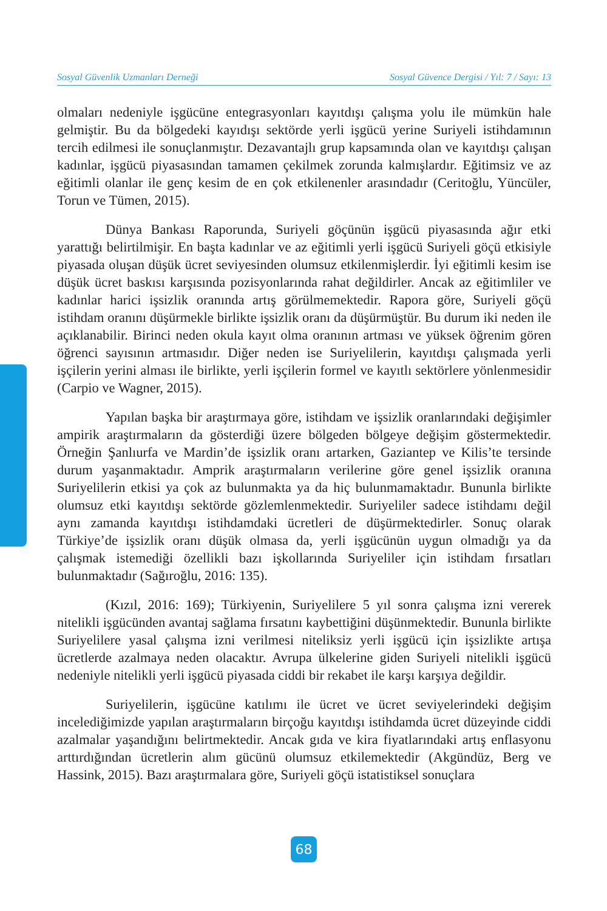Sosyal Güvenlik Uzmanları Derneği Sosyal Güvence Dergisi / Yıl: 7 / Sayı: 13
olmaları nedeniyle işgücüne entegrasyonları kayıtdışı çalışma yolu ile mümkün hale gelmiştir. Bu da bölgedeki kayıdışı sektörde yerli işgücü yerine Suriyeli istihdamının tercih edilmesi ile sonuçlanmıştır. Dezavantajlı grup kapsamında olan ve kayıtdışı çalışan kadınlar, işgücü piyasasından tamamen çekilmek zorunda kalmışlardır. Eğitimsiz ve az eğitimli olanlar ile genç kesim de en çok etkilenenler arasındadır (Ceritoğlu, Yüncüler, Torun ve Tümen, 2015).
Dünya Bankası Raporunda, Suriyeli göçünün işgücü piyasasında ağır etki yarattığı belirtilmişir. En başta kadınlar ve az eğitimli yerli işgücü Suriyeli göçü etkisiyle piyasada oluşan düşük ücret seviyesinden olumsuz etkilenmişlerdir. İyi eğitimli kesim ise düşük ücret baskısı karşısında pozisyonlarında rahat değildirler. Ancak az eğitimliler ve kadınlar harici işsizlik oranında artış görülmemektedir. Rapora göre, Suriyeli göçü istihdam oranını düşürmekle birlikte işsizlik oranı da düşürmüştür. Bu durum iki neden ile açıklanabilir. Birinci neden okula kayıt olma oranının artması ve yüksek öğrenim gören öğrenci sayısının artmasıdır. Diğer neden ise Suriyelilerin, kayıtdışı çalışmada yerli işçilerin yerini alması ile birlikte, yerli işçilerin formel ve kayıtlı sektörlere yönlenmesidir (Carpio ve Wagner, 2015).
Yapılan başka bir araştırmaya göre, istihdam ve işsizlik oranlarındaki değişimler ampirik araştırmaların da gösterdiği üzere bölgeden bölgeye değişim göstermektedir. Örneğin Şanlıurfa ve Mardin’de işsizlik oranı artarken, Gaziantep ve Kilis’te tersinde durum yaşanmaktadır. Amprik araştırmaların verilerine göre genel işsizlik oranına Suriyelilerin etkisi ya çok az bulunmakta ya da hiç bulunmamaktadır. Bununla birlikte olumsuz etki kayıtdışı sektörde gözlemlenmektedir. Suriyeliler sadece istihdamı değil aynı zamanda kayıtdışı istihdamdaki ücretleri de düşürmektedirler. Sonuç olarak Türkiye’de işsizlik oranı düşük olmasa da, yerli işgücünün uygun olmadığı ya da çalışmak istemediği özellikli bazı işkollarında Suriyeliler için istihdam fırsatları bulunmaktadır (Sağıroğlu, 2016: 135).
(Kızıl, 2016: 169); Türkiyenin, Suriyelilere 5 yıl sonra çalışma izni vererek nitelikli işgücünden avantaj sağlama fırsatını kaybettiğini düşünmektedir. Bununla birlikte Suriyelilere yasal çalışma izni verilmesi niteliksiz yerli işgücü için işsizlikte artışa ücretlerde azalmaya neden olacaktır. Avrupa ülkelerine giden Suriyeli nitelikli işgücü nedeniyle nitelikli yerli işgücü piyasada ciddi bir rekabet ile karşı karşıya değildir.
Suriyelilerin, işgücüne katılımı ile ücret ve ücret seviyelerindeki değişim incelediğimizde yapılan araştırmaların birçoğu kayıtdışı istihdamda ücret düzeyinde ciddi azalmalar yaşandığını belirtmektedir. Ancak gıda ve kira fiyatlarındaki artış enflasyonu arttırdığından ücretlerin alım gücünü olumsuz etkilemektedir (Akgündüz, Berg ve Hassink, 2015). Bazı araştırmalara göre, Suriyeli göçü istatistiksel sonuçlara
68